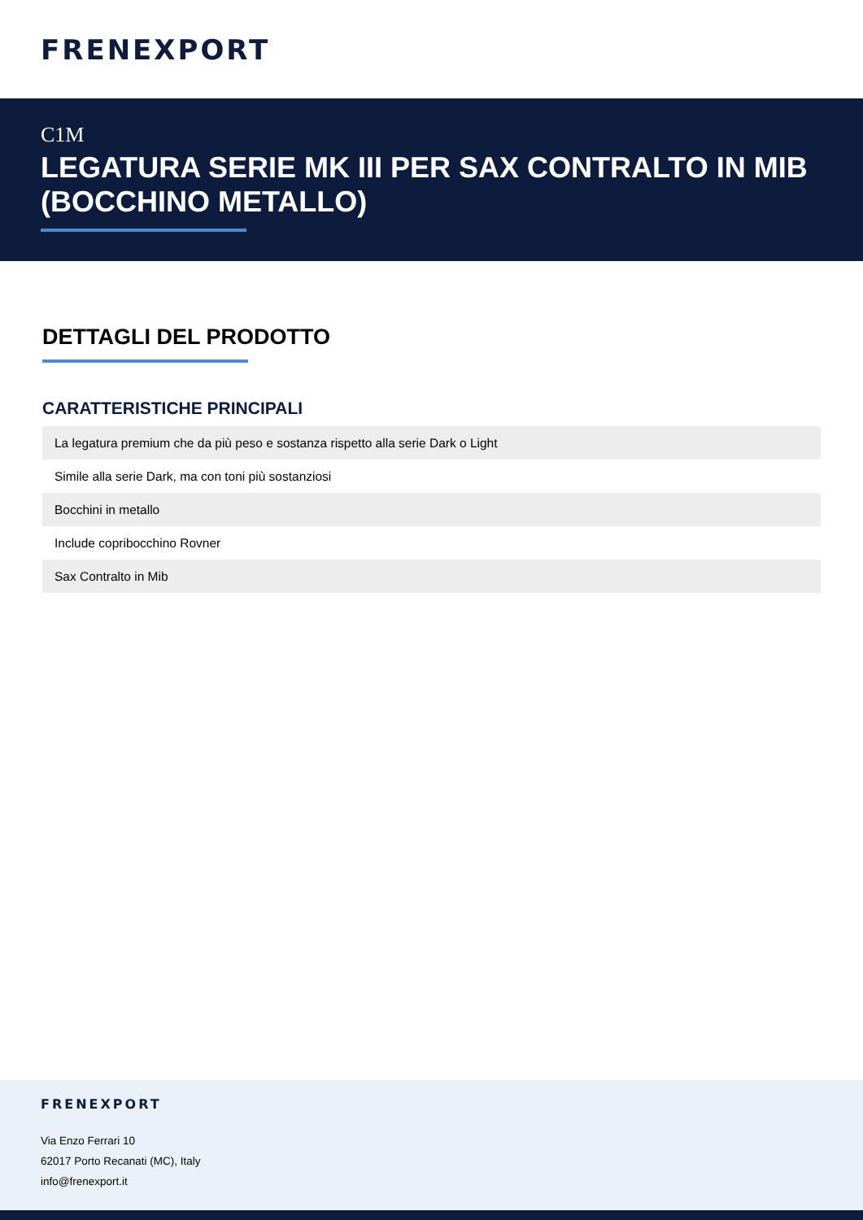FRENEXPORT
C1M
LEGATURA SERIE MK III PER SAX CONTRALTO IN MIB (BOCCHINO METALLO)
DETTAGLI DEL PRODOTTO
CARATTERISTICHE PRINCIPALI
| La legatura premium che da più peso e sostanza rispetto alla serie Dark o Light |
| Simile alla serie Dark, ma con toni più sostanziosi |
| Bocchini in metallo |
| Include copribocchino Rovner |
| Sax Contralto in Mib |
FRENEXPORT
Via Enzo Ferrari 10
62017 Porto Recanati (MC), Italy
info@frenexport.it